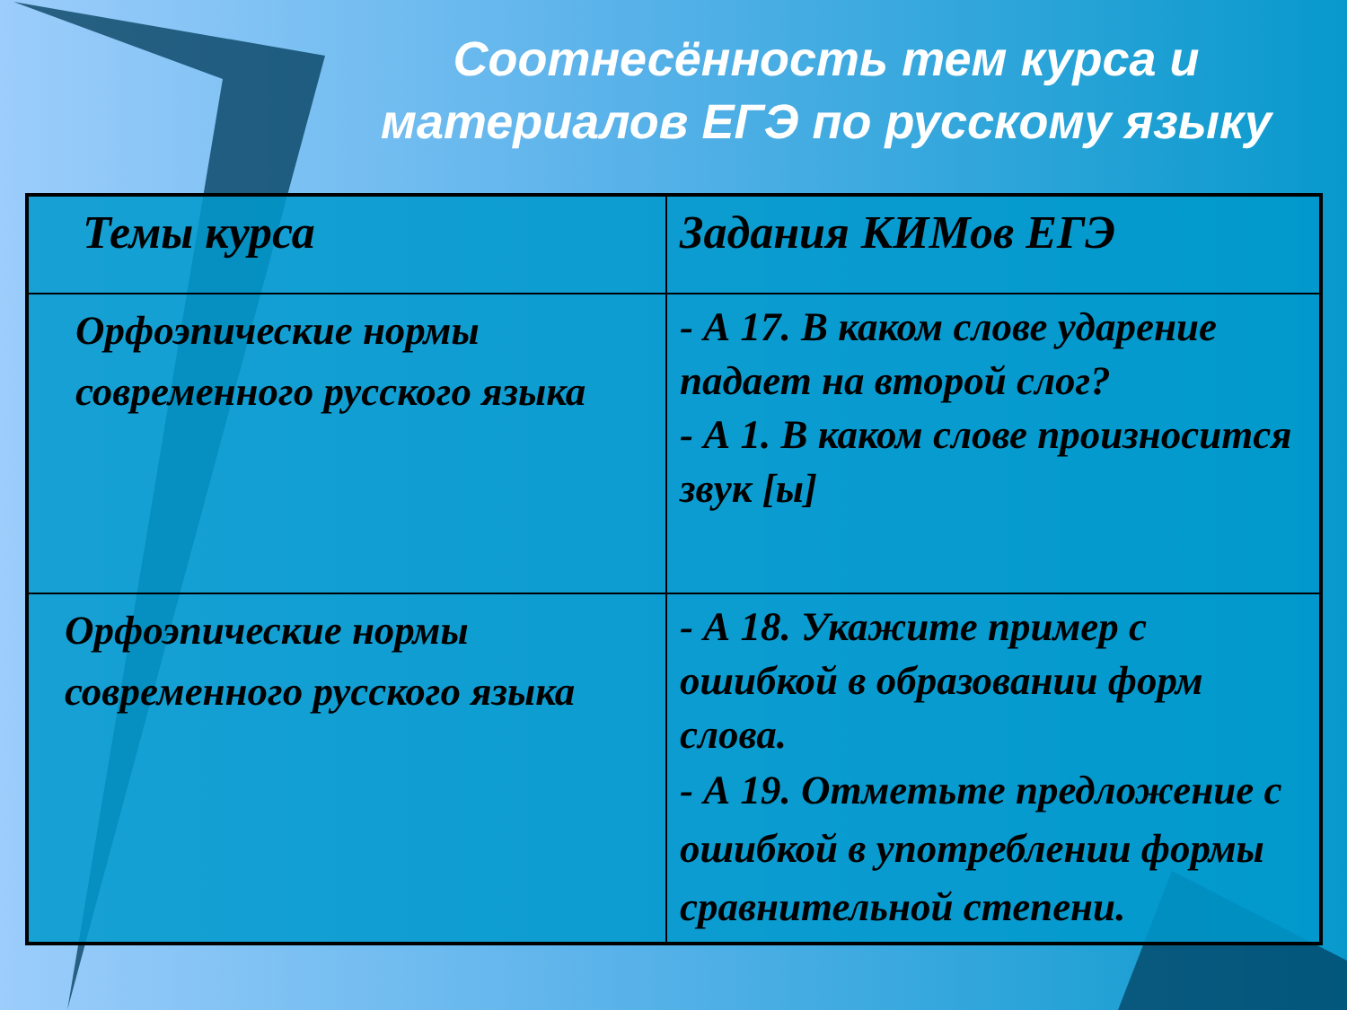Соотнесённость тем курса и материалов ЕГЭ по русскому языку
| Темы курса | Задания КИМов ЕГЭ |
| --- | --- |
| Орфоэпические нормы современного русского языка | - А 17. В каком слове ударение падает на второй слог? - А 1. В каком слове произносится звук [ы] |
| Орфоэпические нормы современного русского языка | - А 18. Укажите пример с ошибкой в образовании форм слова. - А 19. Отметьте предложение с ошибкой в употреблении формы сравнительной степени. |